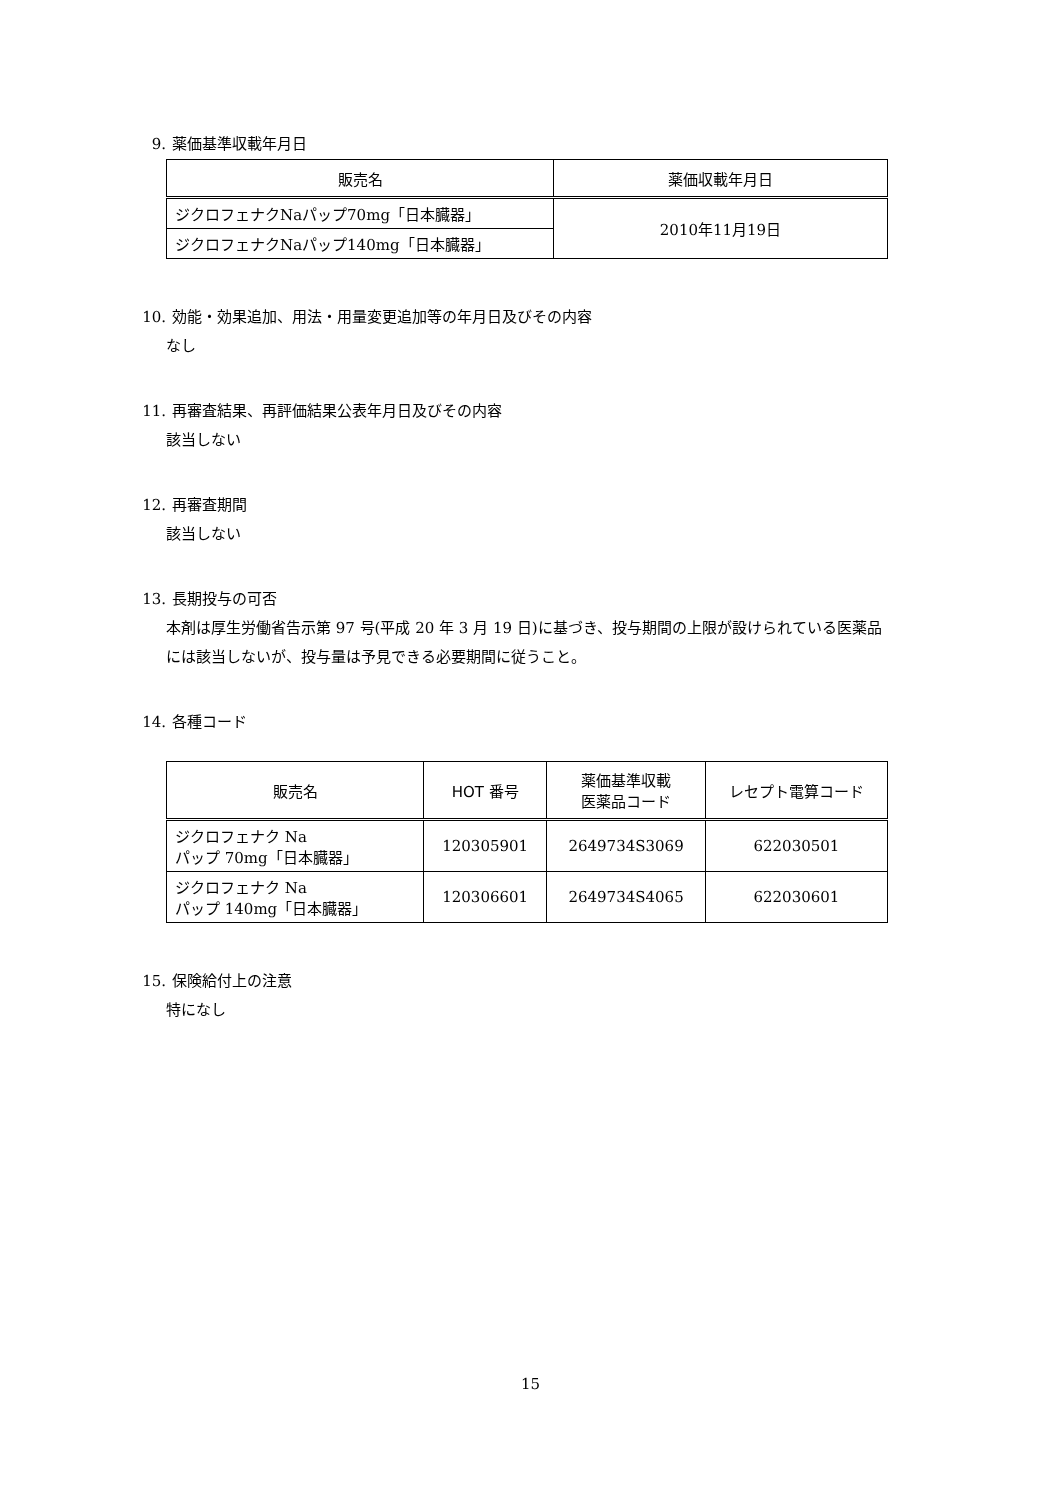9. 薬価基準収載年月日
| 販売名 | 薬価収載年月日 |
| --- | --- |
| ジクロフェナクNaパップ70mg「日本臓器」 | 2010年11月19日 |
| ジクロフェナクNaパップ140mg「日本臓器」 | |
10. 効能・効果追加、用法・用量変更追加等の年月日及びその内容
なし
11. 再審査結果、再評価結果公表年月日及びその内容
該当しない
12. 再審査期間
該当しない
13. 長期投与の可否
本剤は厚生労働省告示第 97 号(平成 20 年 3 月 19 日)に基づき、投与期間の上限が設けられている医薬品には該当しないが、投与量は予見できる必要期間に従うこと。
14. 各種コード
| 販売名 | HOT 番号 | 薬価基準収載 医薬品コード | レセプト電算コード |
| --- | --- | --- | --- |
| ジクロフェナク Na パップ 70mg「日本臓器」 | 120305901 | 2649734S3069 | 622030501 |
| ジクロフェナク Na パップ 140mg「日本臓器」 | 120306601 | 2649734S4065 | 622030601 |
15. 保険給付上の注意
特になし
15